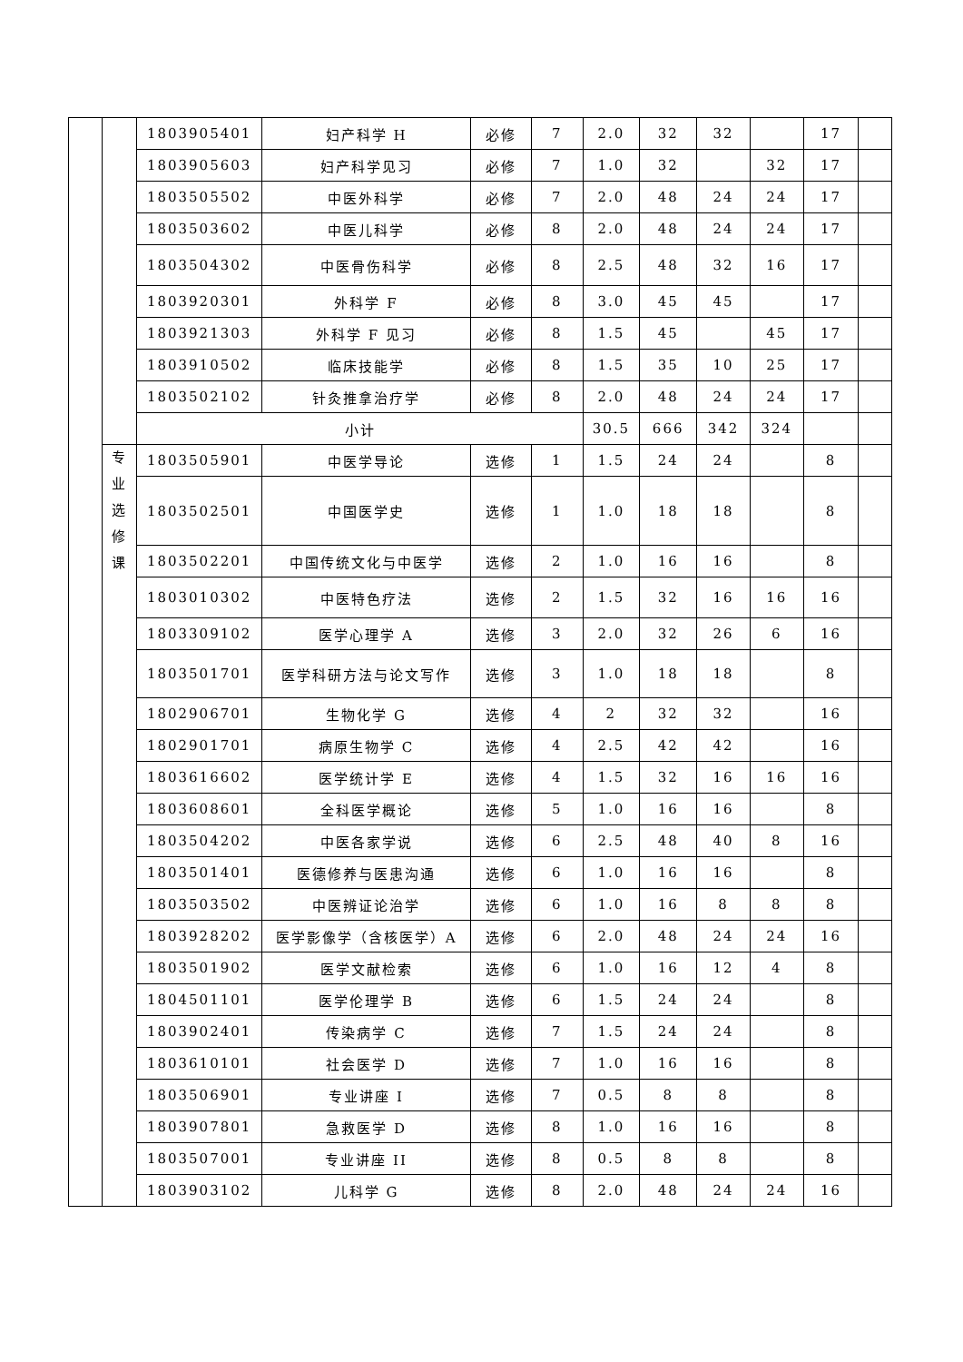| | | 1803905401 | 妇产科学 H | 必修 | 7 | 2.0 | 32 | 32 | | 17 | |
| | | 1803905603 | 妇产科学见习 | 必修 | 7 | 1.0 | 32 | | 32 | 17 | |
| | | 1803505502 | 中医外科学 | 必修 | 7 | 2.0 | 48 | 24 | 24 | 17 | |
| | | 1803503602 | 中医儿科学 | 必修 | 8 | 2.0 | 48 | 24 | 24 | 17 | |
| | | 1803504302 | 中医骨伤科学 | 必修 | 8 | 2.5 | 48 | 32 | 16 | 17 | |
| | | 1803920301 | 外科学 F | 必修 | 8 | 3.0 | 45 | 45 | | 17 | |
| | | 1803921303 | 外科学 F 见习 | 必修 | 8 | 1.5 | 45 | | 45 | 17 | |
| | | 1803910502 | 临床技能学 | 必修 | 8 | 1.5 | 35 | 10 | 25 | 17 | |
| | | 1803502102 | 针灸推拿治疗学 | 必修 | 8 | 2.0 | 48 | 24 | 24 | 17 | |
| | | 小计 | | | | 30.5 | 666 | 342 | 324 | | |
| | 专 业 选 修 课 | 1803505901 | 中医学导论 | 选修 | 1 | 1.5 | 24 | 24 | | 8 | |
| | | 1803502501 | 中国医学史 | 选修 | 1 | 1.0 | 18 | 18 | | 8 | |
| | | 1803502201 | 中国传统文化与中医学 | 选修 | 2 | 1.0 | 16 | 16 | | 8 | |
| | | 1803010302 | 中医特色疗法 | 选修 | 2 | 1.5 | 32 | 16 | 16 | 16 | |
| | | 1803309102 | 医学心理学 A | 选修 | 3 | 2.0 | 32 | 26 | 6 | 16 | |
| | | 1803501701 | 医学科研方法与论文写作 | 选修 | 3 | 1.0 | 18 | 18 | | 8 | |
| | | 1802906701 | 生物化学 G | 选修 | 4 | 2 | 32 | 32 | | 16 | |
| | | 1802901701 | 病原生物学 C | 选修 | 4 | 2.5 | 42 | 42 | | 16 | |
| | | 1803616602 | 医学统计学 E | 选修 | 4 | 1.5 | 32 | 16 | 16 | 16 | |
| | | 1803608601 | 全科医学概论 | 选修 | 5 | 1.0 | 16 | 16 | | 8 | |
| | | 1803504202 | 中医各家学说 | 选修 | 6 | 2.5 | 48 | 40 | 8 | 16 | |
| | | 1803501401 | 医德修养与医患沟通 | 选修 | 6 | 1.0 | 16 | 16 | | 8 | |
| | | 1803503502 | 中医辨证论治学 | 选修 | 6 | 1.0 | 16 | 8 | 8 | 8 | |
| | | 1803928202 | 医学影像学（含核医学）A | 选修 | 6 | 2.0 | 48 | 24 | 24 | 16 | |
| | | 1803501902 | 医学文献检索 | 选修 | 6 | 1.0 | 16 | 12 | 4 | 8 | |
| | | 1804501101 | 医学伦理学 B | 选修 | 6 | 1.5 | 24 | 24 | | 8 | |
| | | 1803902401 | 传染病学 C | 选修 | 7 | 1.5 | 24 | 24 | | 8 | |
| | | 1803610101 | 社会医学 D | 选修 | 7 | 1.0 | 16 | 16 | | 8 | |
| | | 1803506901 | 专业讲座 I | 选修 | 7 | 0.5 | 8 | 8 | | 8 | |
| | | 1803907801 | 急救医学 D | 选修 | 8 | 1.0 | 16 | 16 | | 8 | |
| | | 1803507001 | 专业讲座 II | 选修 | 8 | 0.5 | 8 | 8 | | 8 | |
| | | 1803903102 | 儿科学 G | 选修 | 8 | 2.0 | 48 | 24 | 24 | 16 | |